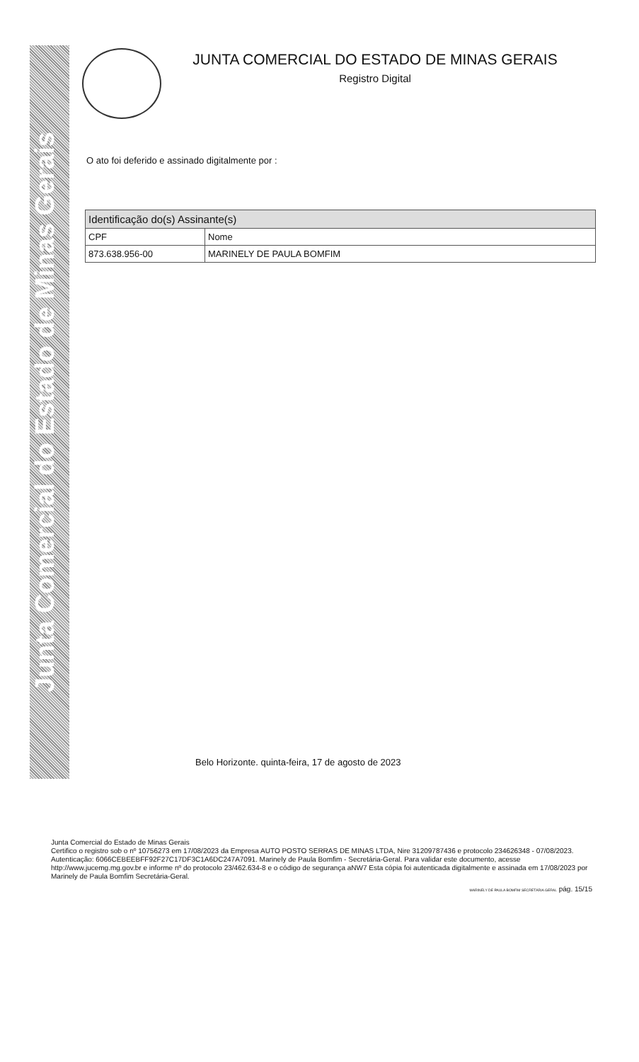Junta Comercial do Estado de Minas Gerais
JUNTA COMERCIAL DO ESTADO DE MINAS GERAIS
Registro Digital
O ato foi deferido e assinado digitalmente por :
| Identificação do(s) Assinante(s) | |
| --- | --- |
| CPF | Nome |
| 873.638.956-00 | MARINELY DE PAULA BOMFIM |
Belo Horizonte. quinta-feira, 17 de agosto de 2023
Junta Comercial do Estado de Minas Gerais
Certifico o registro sob o nº 10756273 em 17/08/2023 da Empresa AUTO POSTO SERRAS DE MINAS LTDA, Nire 31209787436 e protocolo 234626348 - 07/08/2023. Autenticação: 6066CEBEEBFF92F27C17DF3C1A6DC247A7091. Marinely de Paula Bomfim - Secretária-Geral. Para validar este documento, acesse http://www.jucemg.mg.gov.br e informe nº do protocolo 23/462.634-8 e o código de segurança aNW7 Esta cópia foi autenticada digitalmente e assinada em 17/08/2023 por Marinely de Paula Bomfim Secretária-Geral.
MARINELY DE PAULA BOMFIM SECRETÁRIA GERAL pág. 15/15